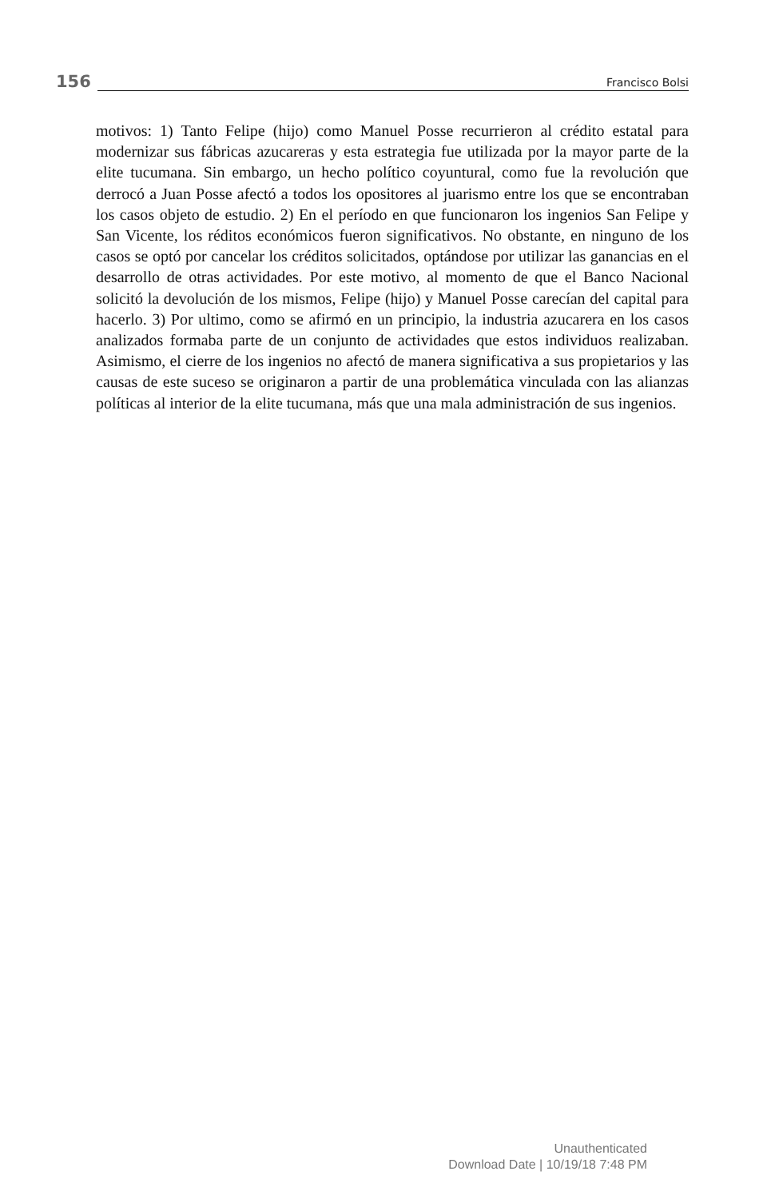156
Francisco Bolsi
motivos: 1) Tanto Felipe (hijo) como Manuel Posse recurrieron al crédito estatal para modernizar sus fábricas azucareras y esta estrategia fue utilizada por la mayor parte de la elite tucumana. Sin embargo, un hecho político coyuntural, como fue la revolución que derrocó a Juan Posse afectó a todos los opositores al juarismo entre los que se encontraban los casos objeto de estudio. 2) En el período en que funcionaron los ingenios San Felipe y San Vicente, los réditos económicos fueron significativos. No obstante, en ninguno de los casos se optó por cancelar los créditos solicitados, optándose por utilizar las ganancias en el desarrollo de otras actividades. Por este motivo, al momento de que el Banco Nacional solicitó la devolución de los mismos, Felipe (hijo) y Manuel Posse carecían del capital para hacerlo. 3) Por ultimo, como se afirmó en un principio, la industria azucarera en los casos analizados formaba parte de un conjunto de actividades que estos individuos realizaban. Asimismo, el cierre de los ingenios no afectó de manera significativa a sus propietarios y las causas de este suceso se originaron a partir de una problemática vinculada con las alianzas políticas al interior de la elite tucumana, más que una mala administración de sus ingenios.
Unauthenticated
Download Date | 10/19/18 7:48 PM